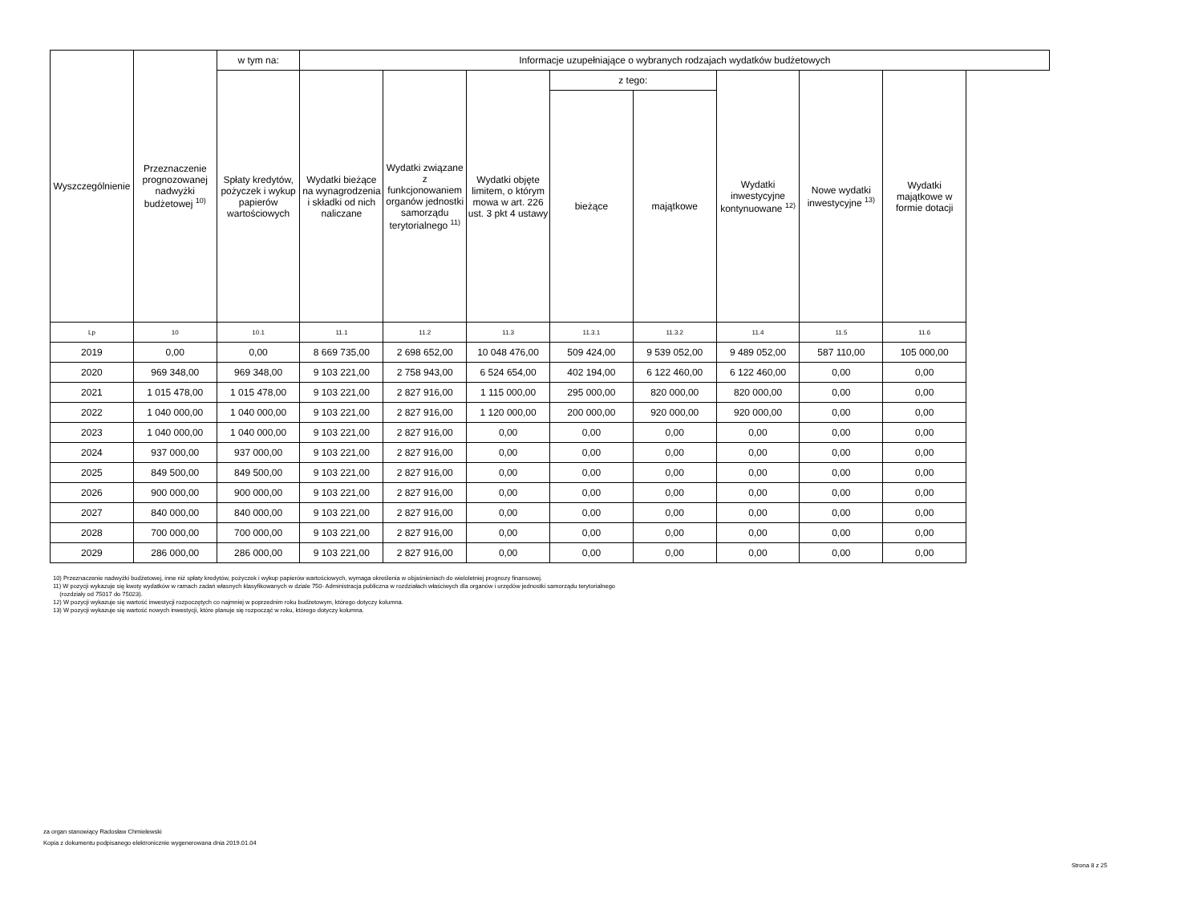| Wyszczególnienie | Przeznaczenie prognozowanej nadwyżki budżetowej <sup>10)</sup> | w tym na: | Informacje uzupełniające o wybranych rodzajach wydatków budżetowych | | | | | | | |
| --- | --- | --- | --- | --- | --- | --- | --- | --- | --- | --- |
| | | Spłaty kredytów, pożyczek i wykup papierów wartościowych | Wydatki bieżące na wynagrodzenia i składki od nich naliczane | Wydatki związane z funkcjonowaniem organów jednostki samorządu terytorialnego <sup>11)</sup> | Wydatki objęte limitem, o którym mowa w art. 226 ust. 3 pkt 4 ustawy | z tego: | | Wydatki inwestycyjne kontynuowane <sup>12)</sup> | Nowe wydatki inwestycyjne <sup>13)</sup> | Wydatki majątkowe w formie dotacji |
| | | | | | | bieżące | majątkowe | | | |
| Lp | 10 | 10.1 | 11.1 | 11.2 | 11.3 | 11.3.1 | 11.3.2 | 11.4 | 11.5 | 11.6 |
| 2019 | 0,00 | 0,00 | 8 669 735,00 | 2 698 652,00 | 10 048 476,00 | 509 424,00 | 9 539 052,00 | 9 489 052,00 | 587 110,00 | 105 000,00 |
| 2020 | 969 348,00 | 969 348,00 | 9 103 221,00 | 2 758 943,00 | 6 524 654,00 | 402 194,00 | 6 122 460,00 | 6 122 460,00 | 0,00 | 0,00 |
| 2021 | 1 015 478,00 | 1 015 478,00 | 9 103 221,00 | 2 827 916,00 | 1 115 000,00 | 295 000,00 | 820 000,00 | 820 000,00 | 0,00 | 0,00 |
| 2022 | 1 040 000,00 | 1 040 000,00 | 9 103 221,00 | 2 827 916,00 | 1 120 000,00 | 200 000,00 | 920 000,00 | 920 000,00 | 0,00 | 0,00 |
| 2023 | 1 040 000,00 | 1 040 000,00 | 9 103 221,00 | 2 827 916,00 | 0,00 | 0,00 | 0,00 | 0,00 | 0,00 | 0,00 |
| 2024 | 937 000,00 | 937 000,00 | 9 103 221,00 | 2 827 916,00 | 0,00 | 0,00 | 0,00 | 0,00 | 0,00 | 0,00 |
| 2025 | 849 500,00 | 849 500,00 | 9 103 221,00 | 2 827 916,00 | 0,00 | 0,00 | 0,00 | 0,00 | 0,00 | 0,00 |
| 2026 | 900 000,00 | 900 000,00 | 9 103 221,00 | 2 827 916,00 | 0,00 | 0,00 | 0,00 | 0,00 | 0,00 | 0,00 |
| 2027 | 840 000,00 | 840 000,00 | 9 103 221,00 | 2 827 916,00 | 0,00 | 0,00 | 0,00 | 0,00 | 0,00 | 0,00 |
| 2028 | 700 000,00 | 700 000,00 | 9 103 221,00 | 2 827 916,00 | 0,00 | 0,00 | 0,00 | 0,00 | 0,00 | 0,00 |
| 2029 | 286 000,00 | 286 000,00 | 9 103 221,00 | 2 827 916,00 | 0,00 | 0,00 | 0,00 | 0,00 | 0,00 | 0,00 |
10) Przeznaczenie nadwyżki budżetowej, inne niż spłaty kredytów, pożyczek i wykup papierów wartościowych, wymaga określenia w objaśnieniach do wieloletniej prognozy finansowej.
11) W pozycji wykazuje się kwoty wydatków w ramach zadań własnych klasyfikowanych w dziale 750- Administracja publiczna w rozdziałach właściwych dla organów i urzędów jednostki samorządu terytorialnego
(rozdziały od 75017 do 75023).
12) W pozycji wykazuje się wartość inwestycji rozpoczętych co najmniej w poprzednim roku budżetowym, którego dotyczy kolumna.
13) W pozycji wykazuje się wartość nowych inwestycji, które planuje się rozpocząć w roku, którego dotyczy kolumna.
za organ stanowiący Radosław Chmielewski
Kopia z dokumentu podpisanego elektronicznie wygenerowana dnia 2019.01.04
Strona 8 z 25